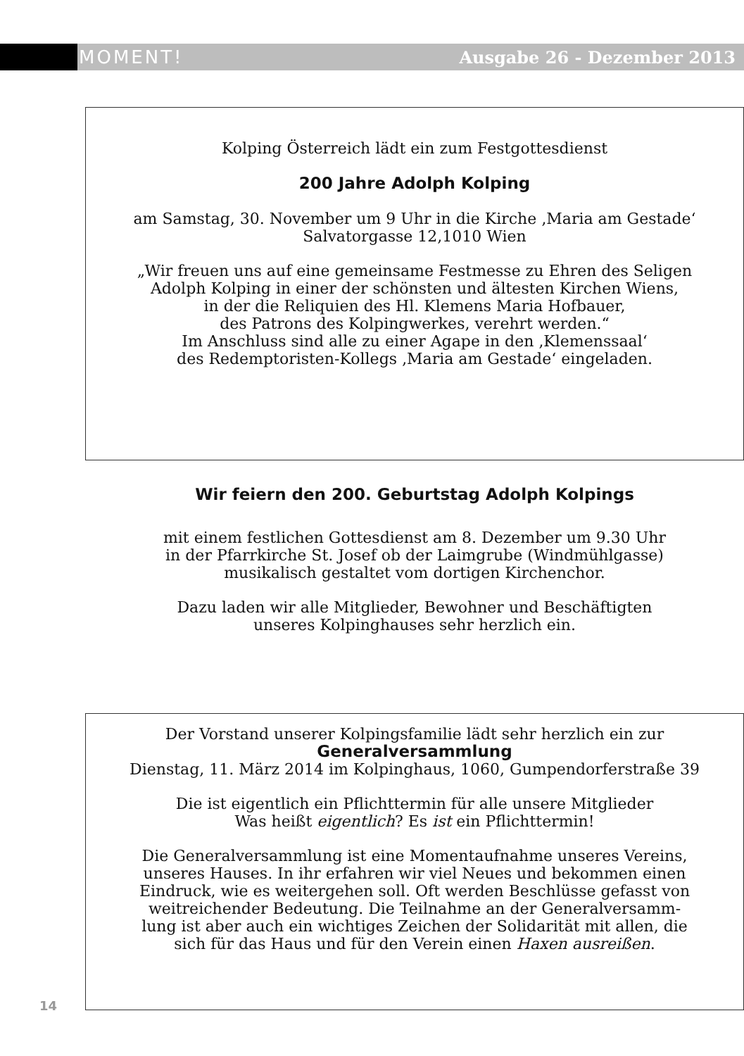MOMENT! Ausgabe 26 - Dezember 2013
Kolping Österreich lädt ein zum Festgottesdienst
200 Jahre Adolph Kolping
am Samstag, 30. November um 9 Uhr in die Kirche ‚Maria am Gestade‘
Salvatorgasse 12,1010 Wien
„Wir freuen uns auf eine gemeinsame Festmesse zu Ehren des Seligen
Adolph Kolping in einer der schönsten und ältesten Kirchen Wiens,
in der die Reliquien des Hl. Klemens Maria Hofbauer,
des Patrons des Kolpingwerkes, verehrt werden.“
Im Anschluss sind alle zu einer Agape in den ‚Klemenssaal‘
des Redemptoristen-Kollegs ‚Maria am Gestade‘ eingeladen.
Wir feiern den 200. Geburtstag Adolph Kolpings
mit einem festlichen Gottesdienst am 8. Dezember um 9.30 Uhr
in der Pfarrkirche St. Josef ob der Laimgrube (Windmühlgasse)
musikalisch gestaltet vom dortigen Kirchenchor.
Dazu laden wir alle Mitglieder, Bewohner und Beschäftigten
unseres Kolpinghauses sehr herzlich ein.
Der Vorstand unserer Kolpingsfamilie lädt sehr herzlich ein zur
Generalversammlung
Dienstag, 11. März 2014 im Kolpinghaus, 1060, Gumpendorferstraße 39
Die ist eigentlich ein Pflichttermin für alle unsere Mitglieder
Was heißt eigentlich? Es ist ein Pflichttermin!
Die Generalversammlung ist eine Momentaufnahme unseres Vereins,
unseres Hauses. In ihr erfahren wir viel Neues und bekommen einen
Eindruck, wie es weitergehen soll. Oft werden Beschlüsse gefasst von
weitreichender Bedeutung. Die Teilnahme an der Generalversamm-
lung ist aber auch ein wichtiges Zeichen der Solidarität mit allen, die
sich für das Haus und für den Verein einen Haxen ausreißen.
14